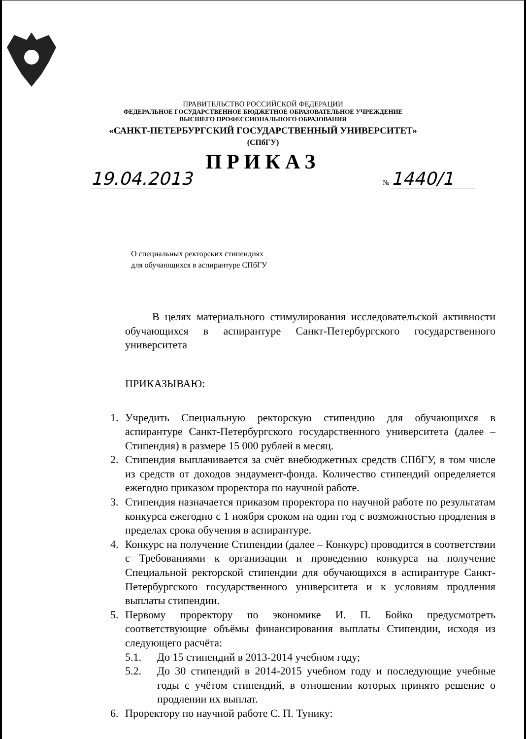ПРАВИТЕЛЬСТВО РОССИЙСКОЙ ФЕДЕРАЦИИ
ФЕДЕРАЛЬНОЕ ГОСУДАРСТВЕННОЕ БЮДЖЕТНОЕ ОБРАЗОВАТЕЛЬНОЕ УЧРЕЖДЕНИЕ
ВЫСШЕГО ПРОФЕССИОНАЛЬНОГО ОБРАЗОВАНИЯ
«САНКТ-ПЕТЕРБУРГСКИЙ ГОСУДАРСТВЕННЫЙ УНИВЕРСИТЕТ»
(СПбГУ)
ПРИКАЗ
19.04.2013
№ 1440/1
О специальных ректорских стипендиях
для обучающихся в аспирантуре СПбГУ
В целях материального стимулирования исследовательской активности обучающихся в аспирантуре Санкт-Петербургского государственного университета
ПРИКАЗЫВАЮ:
1. Учредить Специальную ректорскую стипендию для обучающихся в аспирантуре Санкт-Петербургского государственного университета (далее – Стипендия) в размере 15 000 рублей в месяц.
2. Стипендия выплачивается за счёт внебюджетных средств СПбГУ, в том числе из средств от доходов эндаумент-фонда. Количество стипендий определяется ежегодно приказом проректора по научной работе.
3. Стипендия назначается приказом проректора по научной работе по результатам конкурса ежегодно с 1 ноября сроком на один год с возможностью продления в пределах срока обучения в аспирантуре.
4. Конкурс на получение Стипендии (далее – Конкурс) проводится в соответствии с Требованиями к организации и проведению конкурса на получение Специальной ректорской стипендии для обучающихся в аспирантуре Санкт-Петербургского государственного университета и к условиям продления выплаты стипендии.
5. Первому проректору по экономике И. П. Бойко предусмотреть соответствующие объёмы финансирования выплаты Стипендии, исходя из следующего расчёта:
5.1. До 15 стипендий в 2013-2014 учебном году;
5.2. До 30 стипендий в 2014-2015 учебном году и последующие учебные годы с учётом стипендий, в отношении которых принято решение о продлении их выплат.
6. Проректору по научной работе С. П. Тунику: